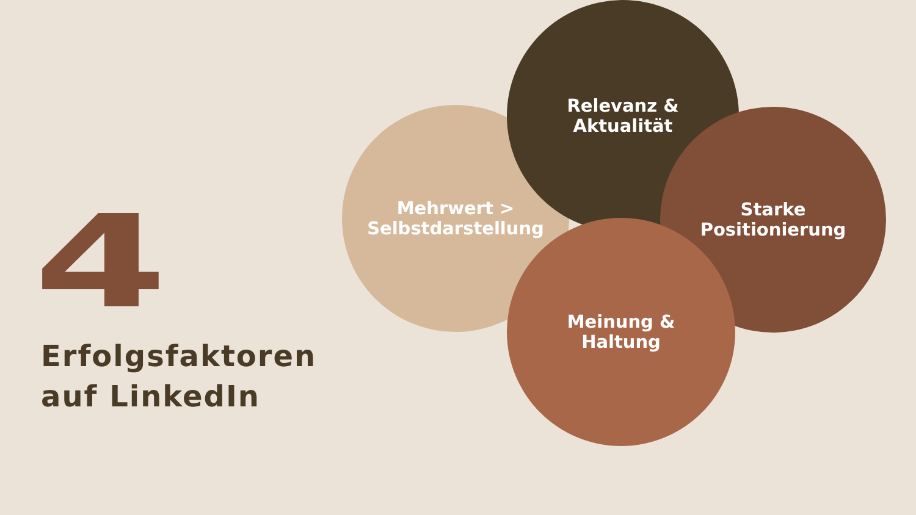4
Erfolgsfaktoren
auf LinkedIn
Mehrwert >
Selbstdarstellung
Relevanz &
Aktualität
Starke
Positionierung
Meinung &
Haltung